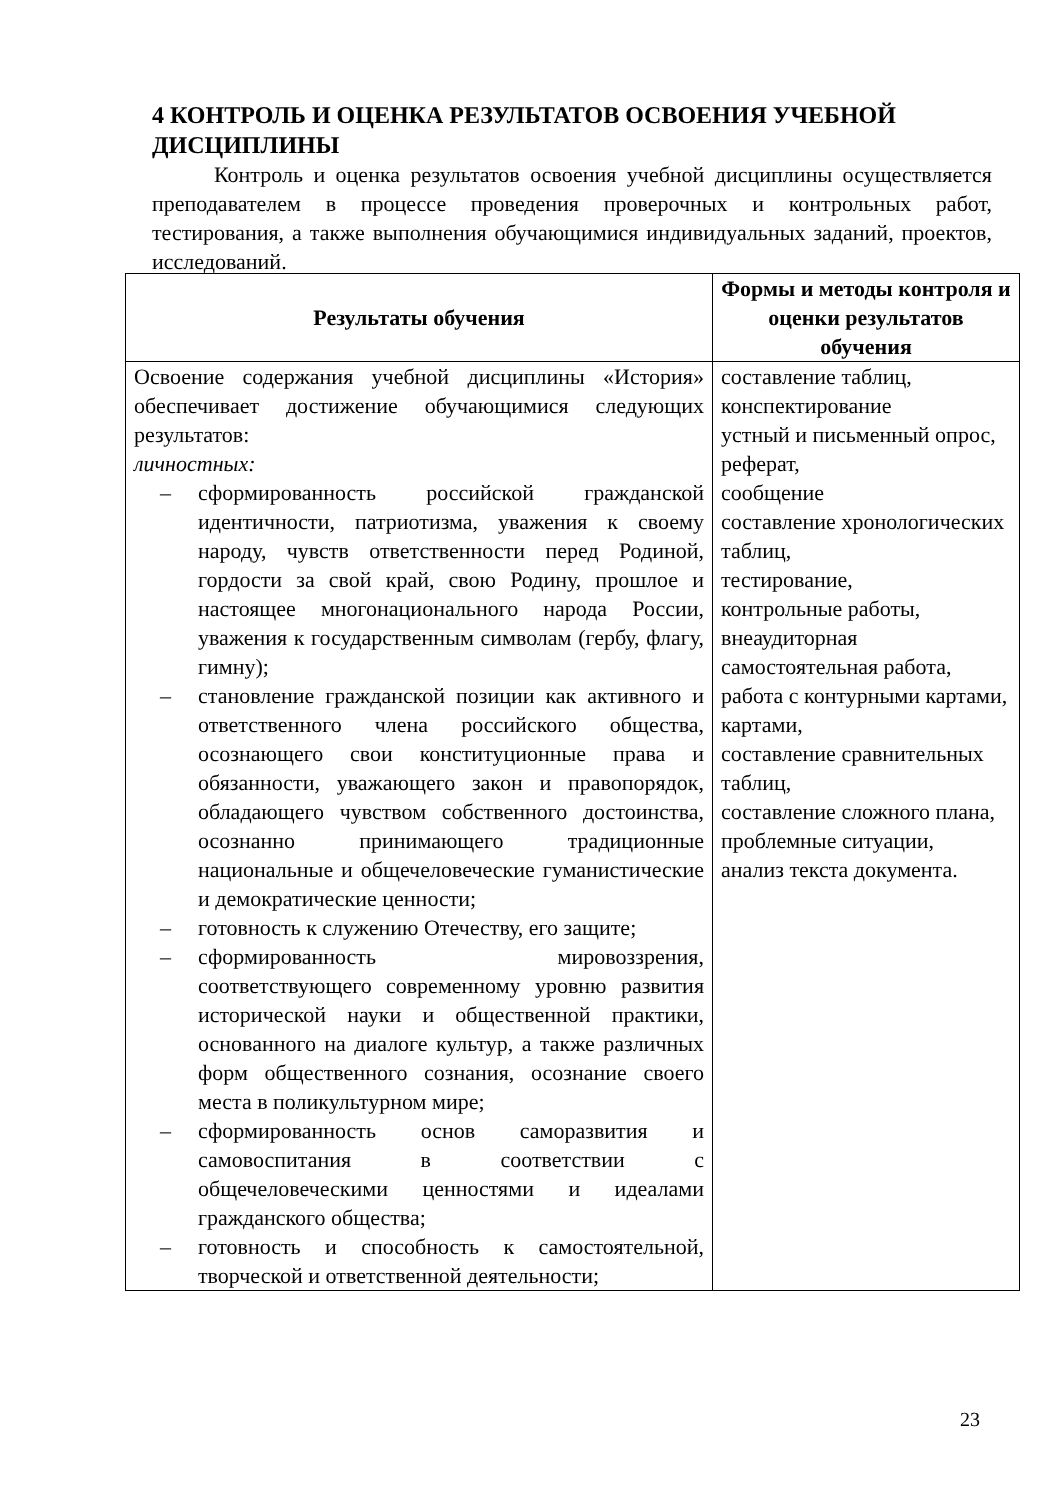4 КОНТРОЛЬ И ОЦЕНКА РЕЗУЛЬТАТОВ ОСВОЕНИЯ УЧЕБНОЙ ДИСЦИПЛИНЫ
Контроль и оценка результатов освоения учебной дисциплины осуществляется преподавателем в процессе проведения проверочных и контрольных работ, тестирования, а также выполнения обучающимися индивидуальных заданий, проектов, исследований.
| Результаты обучения | Формы и методы контроля и оценки результатов обучения |
| --- | --- |
| Освоение содержания учебной дисциплины «История» обеспечивает достижение обучающимися следующих результатов: личностных: – сформированность российской гражданской идентичности, патриотизма, уважения к своему народу, чувств ответственности перед Родиной, гордости за свой край, свою Родину, прошлое и настоящее многонационального народа России, уважения к государственным символам (гербу, флагу, гимну); – становление гражданской позиции как активного и ответственного члена российского общества, осознающего свои конституционные права и обязанности, уважающего закон и правопорядок, обладающего чувством собственного достоинства, осознанно принимающего традиционные национальные и общечеловеческие гуманистические и демократические ценности; – готовность к служению Отечеству, его защите; – сформированность мировоззрения, соответствующего современному уровню развития исторической науки и общественной практики, основанного на диалоге культур, а также различных форм общественного сознания, осознание своего места в поликультурном мире; – сформированность основ саморазвития и самовоспитания в соответствии с общечеловеческими ценностями и идеалами гражданского общества; – готовность и способность к самостоятельной, творческой и ответственной деятельности; | составление таблиц, конспектирование устный и письменный опрос, реферат, сообщение составление хронологических таблиц, тестирование, контрольные работы, внеаудиторная самостоятельная работа, работа с контурными картами, картами, составление сравнительных таблиц, составление сложного плана, проблемные ситуации, анализ текста документа. |
23